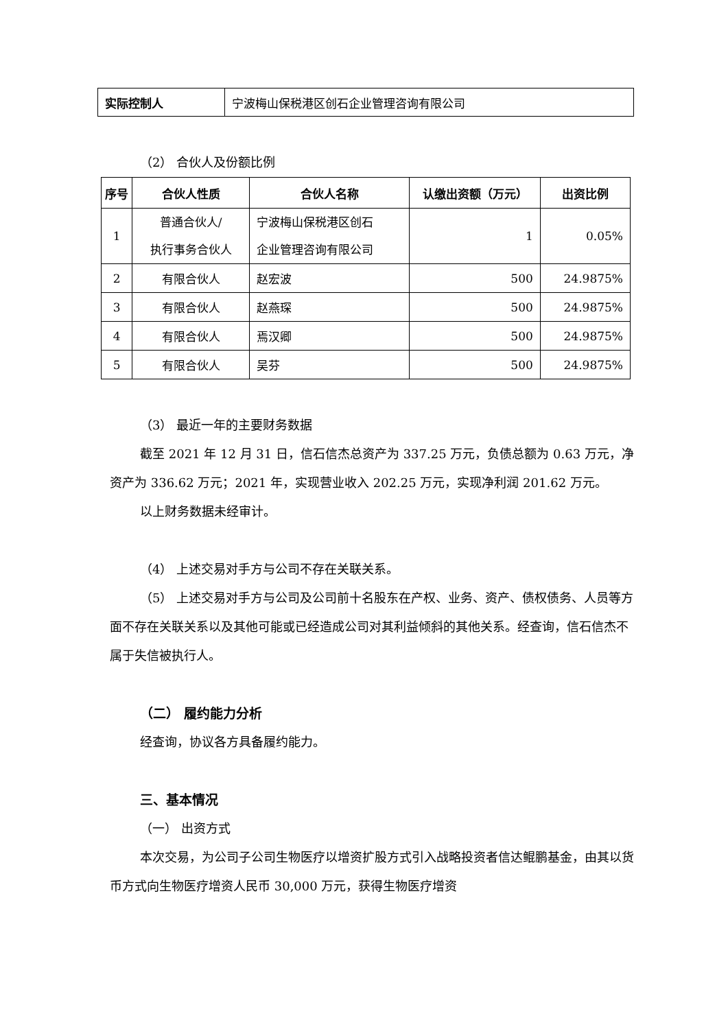| 实际控制人 | 宁波梅山保税港区创石企业管理咨询有限公司 |
（2） 合伙人及份额比例
| 序号 | 合伙人性质 | 合伙人名称 | 认缴出资额（万元） | 出资比例 |
| --- | --- | --- | --- | --- |
| 1 | 普通合伙人/ 执行事务合伙人 | 宁波梅山保税港区创石 企业管理咨询有限公司 | 1 | 0.05% |
| 2 | 有限合伙人 | 赵宏波 | 500 | 24.9875% |
| 3 | 有限合伙人 | 赵燕琛 | 500 | 24.9875% |
| 4 | 有限合伙人 | 焉汉卿 | 500 | 24.9875% |
| 5 | 有限合伙人 | 吴芬 | 500 | 24.9875% |
（3） 最近一年的主要财务数据
截至 2021 年 12 月 31 日，信石信杰总资产为 337.25 万元，负债总额为 0.63 万元，净资产为 336.62 万元；2021 年，实现营业收入 202.25 万元，实现净利润 201.62 万元。
以上财务数据未经审计。
（4） 上述交易对手方与公司不存在关联关系。
（5） 上述交易对手方与公司及公司前十名股东在产权、业务、资产、债权债务、人员等方面不存在关联关系以及其他可能或已经造成公司对其利益倾斜的其他关系。经查询，信石信杰不属于失信被执行人。
（二） 履约能力分析
经查询，协议各方具备履约能力。
三、基本情况
（一） 出资方式
本次交易，为公司子公司生物医疗以增资扩股方式引入战略投资者信达鲲鹏基金，由其以货币方式向生物医疗增资人民币 30,000 万元，获得生物医疗增资